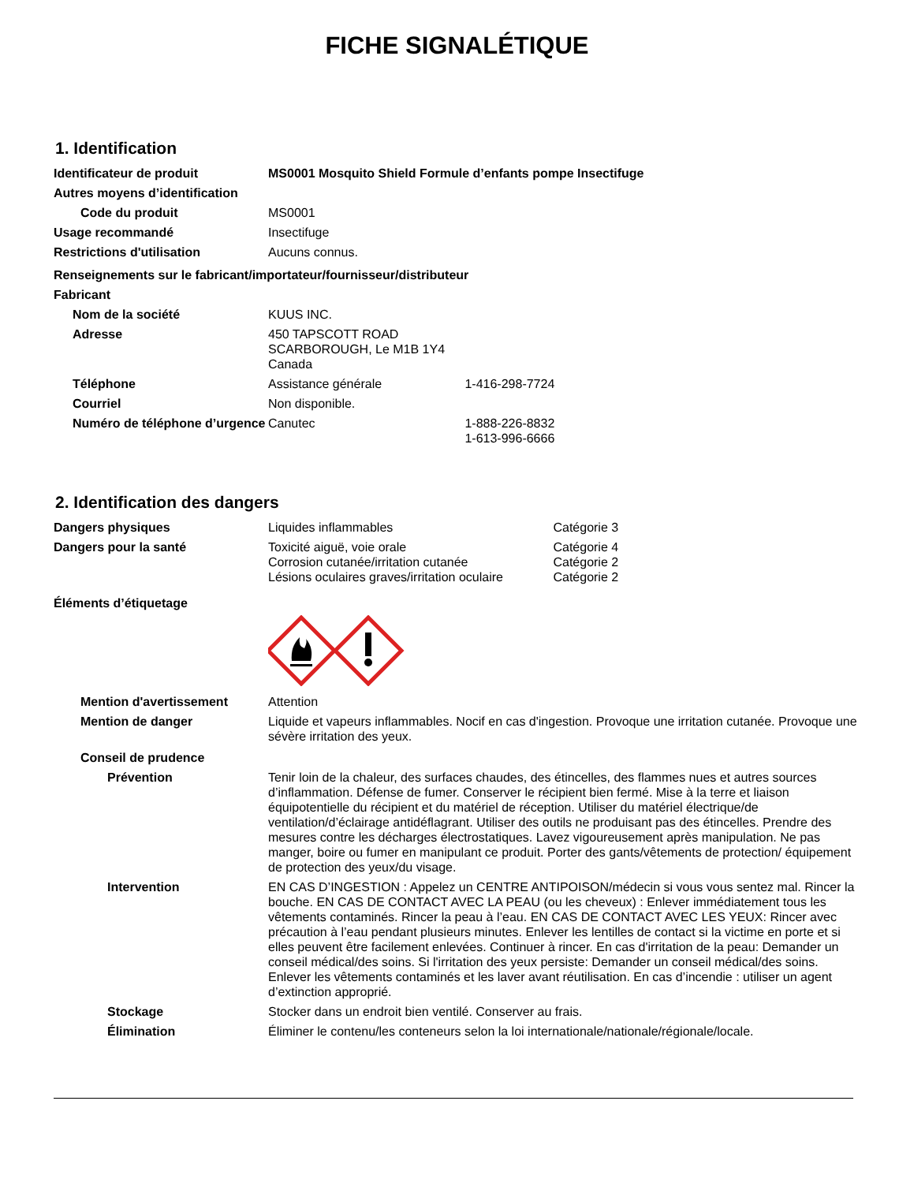FICHE SIGNALÉTIQUE
1. Identification
Identificateur de produit MS0001 Mosquito Shield Formule d’enfants pompe Insectifuge
Autres moyens d’identification
Code du produit MS0001
Usage recommandé Insectifuge
Restrictions d'utilisation Aucuns connus.
Renseignements sur le fabricant/importateur/fournisseur/distributeur
Fabricant
Nom de la société KUUS INC.
Adresse 450 TAPSCOTT ROAD
SCARBOROUGH, Le M1B 1Y4
Canada
Téléphone Assistance générale 1-416-298-7724
Courriel Non disponible.
Numéro de téléphone d’urgence
Canutec 1-888-226-8832
1-613-996-6666
2. Identification des dangers
Dangers physiques Liquides inflammables Catégorie 3
Dangers pour la santé Toxicité aiguë, voie orale Catégorie 4
Corrosion cutanée/irritation cutanée Catégorie 2
Lésions oculaires graves/irritation oculaire Catégorie 2
Éléments d’étiquetage
Mention d'avertissement Attention
Mention de danger Liquide et vapeurs inflammables. Nocif en cas d'ingestion. Provoque une irritation cutanée. Provoque une sévère irritation des yeux.
Conseil de prudence
Prévention Tenir loin de la chaleur, des surfaces chaudes, des étincelles, des flammes nues et autres sources d’inflammation. Défense de fumer. Conserver le récipient bien fermé. Mise à la terre et liaison équipotentielle du récipient et du matériel de réception. Utiliser du matériel électrique/de ventilation/d’éclairage antidéflagrant. Utiliser des outils ne produisant pas des étincelles. Prendre des mesures contre les décharges électrostatiques. Lavez vigoureusement après manipulation. Ne pas manger, boire ou fumer en manipulant ce produit. Porter des gants/vêtements de protection/ équipement de protection des yeux/du visage.
Intervention EN CAS D’INGESTION : Appelez un CENTRE ANTIPOISON/médecin si vous vous sentez mal. Rincer la bouche. EN CAS DE CONTACT AVEC LA PEAU (ou les cheveux) : Enlever immédiatement tous les vêtements contaminés. Rincer la peau à l’eau. EN CAS DE CONTACT AVEC LES YEUX: Rincer avec précaution à l’eau pendant plusieurs minutes. Enlever les lentilles de contact si la victime en porte et si elles peuvent être facilement enlevées. Continuer à rincer. En cas d'irritation de la peau: Demander un conseil médical/des soins. Si l'irritation des yeux persiste: Demander un conseil médical/des soins. Enlever les vêtements contaminés et les laver avant réutilisation. En cas d’incendie : utiliser un agent d’extinction approprié.
Stockage Stocker dans un endroit bien ventilé. Conserver au frais.
Élimination Éliminer le contenu/les conteneurs selon la loi internationale/nationale/régionale/locale.